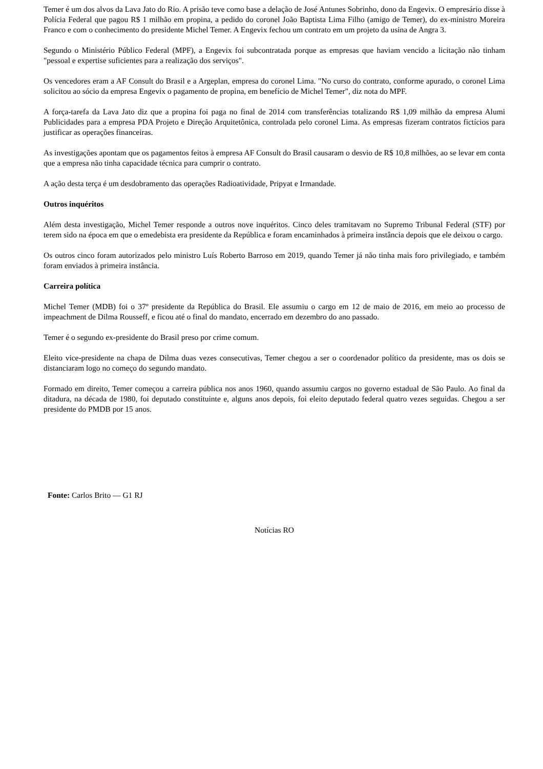Temer é um dos alvos da Lava Jato do Rio. A prisão teve como base a delação de José Antunes Sobrinho, dono da Engevix. O empresário disse à Polícia Federal que pagou R$ 1 milhão em propina, a pedido do coronel João Baptista Lima Filho (amigo de Temer), do ex-ministro Moreira Franco e com o conhecimento do presidente Michel Temer. A Engevix fechou um contrato em um projeto da usina de Angra 3.
Segundo o Ministério Público Federal (MPF), a Engevix foi subcontratada porque as empresas que haviam vencido a licitação não tinham "pessoal e expertise suficientes para a realização dos serviços".
Os vencedores eram a AF Consult do Brasil e a Argeplan, empresa do coronel Lima. "No curso do contrato, conforme apurado, o coronel Lima solicitou ao sócio da empresa Engevix o pagamento de propina, em benefício de Michel Temer", diz nota do MPF.
A força-tarefa da Lava Jato diz que a propina foi paga no final de 2014 com transferências totalizando R$ 1,09 milhão da empresa Alumi Publicidades para a empresa PDA Projeto e Direção Arquitetônica, controlada pelo coronel Lima. As empresas fizeram contratos fictícios para justificar as operações financeiras.
As investigações apontam que os pagamentos feitos à empresa AF Consult do Brasil causaram o desvio de R$ 10,8 milhões, ao se levar em conta que a empresa não tinha capacidade técnica para cumprir o contrato.
A ação desta terça é um desdobramento das operações Radioatividade, Pripyat e Irmandade.
Outros inquéritos
Além desta investigação, Michel Temer responde a outros nove inquéritos. Cinco deles tramitavam no Supremo Tribunal Federal (STF) por terem sido na época em que o emedebista era presidente da República e foram encaminhados à primeira instância depois que ele deixou o cargo.
Os outros cinco foram autorizados pelo ministro Luís Roberto Barroso em 2019, quando Temer já não tinha mais foro privilegiado, e também foram enviados à primeira instância.
Carreira política
Michel Temer (MDB) foi o 37º presidente da República do Brasil. Ele assumiu o cargo em 12 de maio de 2016, em meio ao processo de impeachment de Dilma Rousseff, e ficou até o final do mandato, encerrado em dezembro do ano passado.
Temer é o segundo ex-presidente do Brasil preso por crime comum.
Eleito vice-presidente na chapa de Dilma duas vezes consecutivas, Temer chegou a ser o coordenador político da presidente, mas os dois se distanciaram logo no começo do segundo mandato.
Formado em direito, Temer começou a carreira pública nos anos 1960, quando assumiu cargos no governo estadual de São Paulo. Ao final da ditadura, na década de 1980, foi deputado constituinte e, alguns anos depois, foi eleito deputado federal quatro vezes seguidas. Chegou a ser presidente do PMDB por 15 anos.
Fonte: Carlos Brito — G1 RJ
Notícias RO